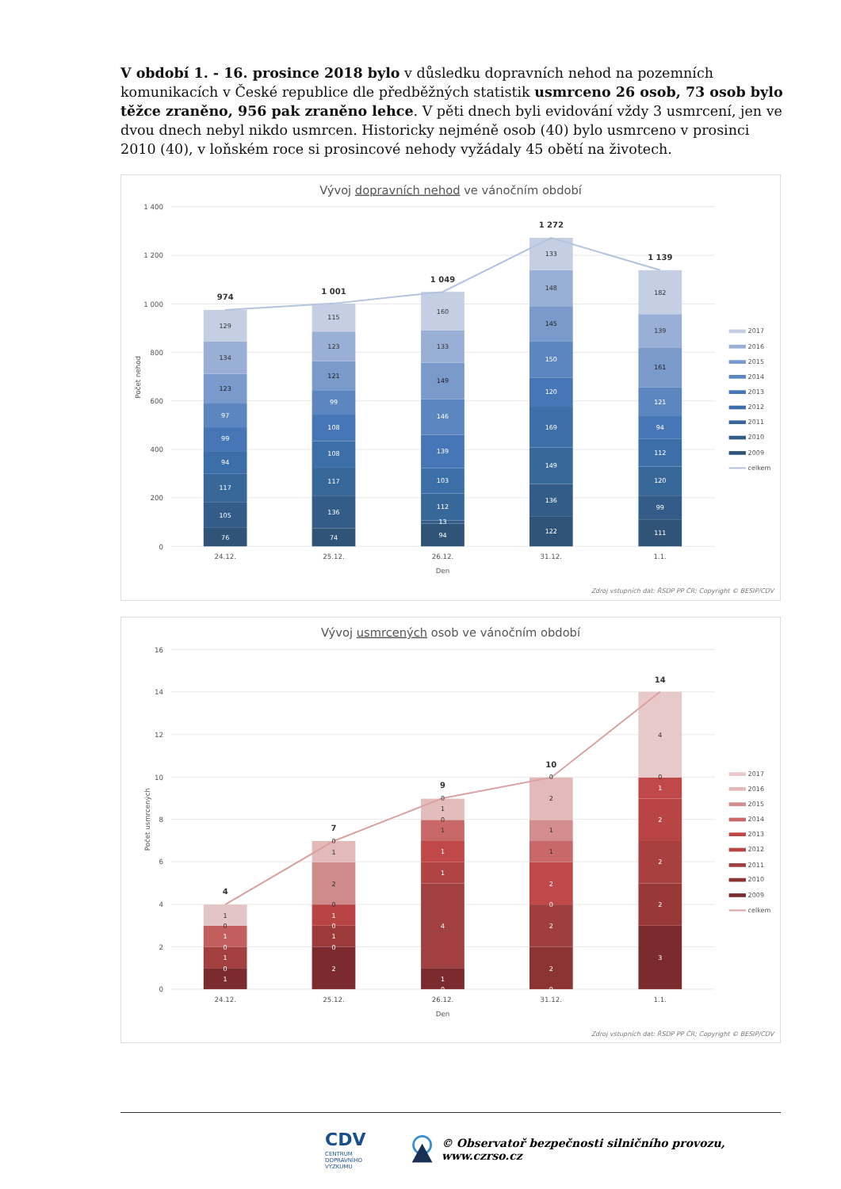V období 1. - 16. prosince 2018 bylo v důsledku dopravních nehod na pozemních komunikacích v České republice dle předběžných statistik usmrceno 26 osob, 73 osob bylo těžce zraněno, 956 pak zraněno lehce. V pěti dnech byli evidování vždy 3 usmrcení, jen ve dvou dnech nebyl nikdo usmrcen. Historicky nejméně osob (40) bylo usmrceno v prosinci 2010 (40), v loňském roce si prosincové nehody vyžádaly 45 obětí na životech.
Vývoj dopravních nehod ve vánočním období
1 400
1 200
1 000
800
600
400
200
0
Počet nehod
76
105
117
94
99
97
123
134
129
74
136
117
108
108
99
121
123
115
94
13
112
103
139
146
149
133
160
122
136
149
169
120
150
145
148
133
111
99
120
112
94
121
161
139
182
974
1 001
1 049
1 272
1 139
24.12.
25.12.
26.12.
31.12.
1.1.
Den
2017
2016
2015
2014
2013
2012
2011
2010
2009
celkem
Zdroj vstupních dat: ŘSDP PP ČR; Copyright © BESIP/CDV
Vývoj usmrcených osob ve vánočním období
16
14
12
10
8
6
4
2
0
Počet usmrcených
1
0
1
0
1
0
1
2
0
1
0
1
0
2
1
0
0
1
4
1
1
1
0
1
0
0
2
2
0
2
1
1
2
0
3
2
2
2
1
0
4
4
7
9
10
14
24.12.
25.12.
26.12.
31.12.
1.1.
Den
2017
2016
2015
2014
2013
2012
2011
2010
2009
celkem
Zdroj vstupních dat: ŘSDP PP ČR; Copyright © BESIP/CDV
CDV CENTRUM
DOPRAVNÍHO
VÝZKUMU © Observatoř bezpečnosti silničního provozu, www.czrso.cz